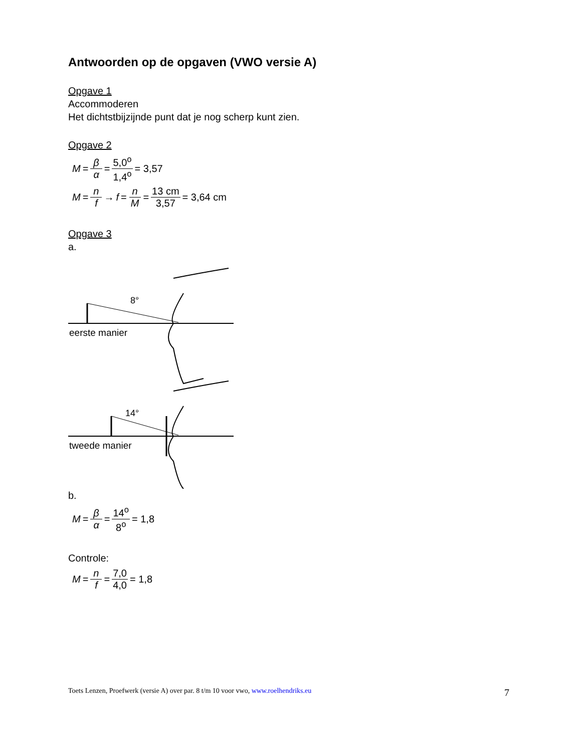Antwoorden op de opgaven (VWO versie A)
Opgave 1
Accommoderen
Het dichtstbijzijnde punt dat je nog scherp kunt zien.
Opgave 2
M = β α = 5,0<sup>o</sup> 1,4<sup>o</sup> = 3,57
M = n f → f = n M = 13 cm 3,57 = 3,64 cm
Opgave 3
a.
8°
eerste manier
14°
tweede manier
b.
M = β α = 14<sup>o</sup> 8<sup>o</sup> = 1,8
Controle:
M = n f = 7,0 4,0 = 1,8
Toets Lenzen, Proefwerk (versie A) over par. 8 t/m 10 voor vwo, www.roelhendriks.eu 7